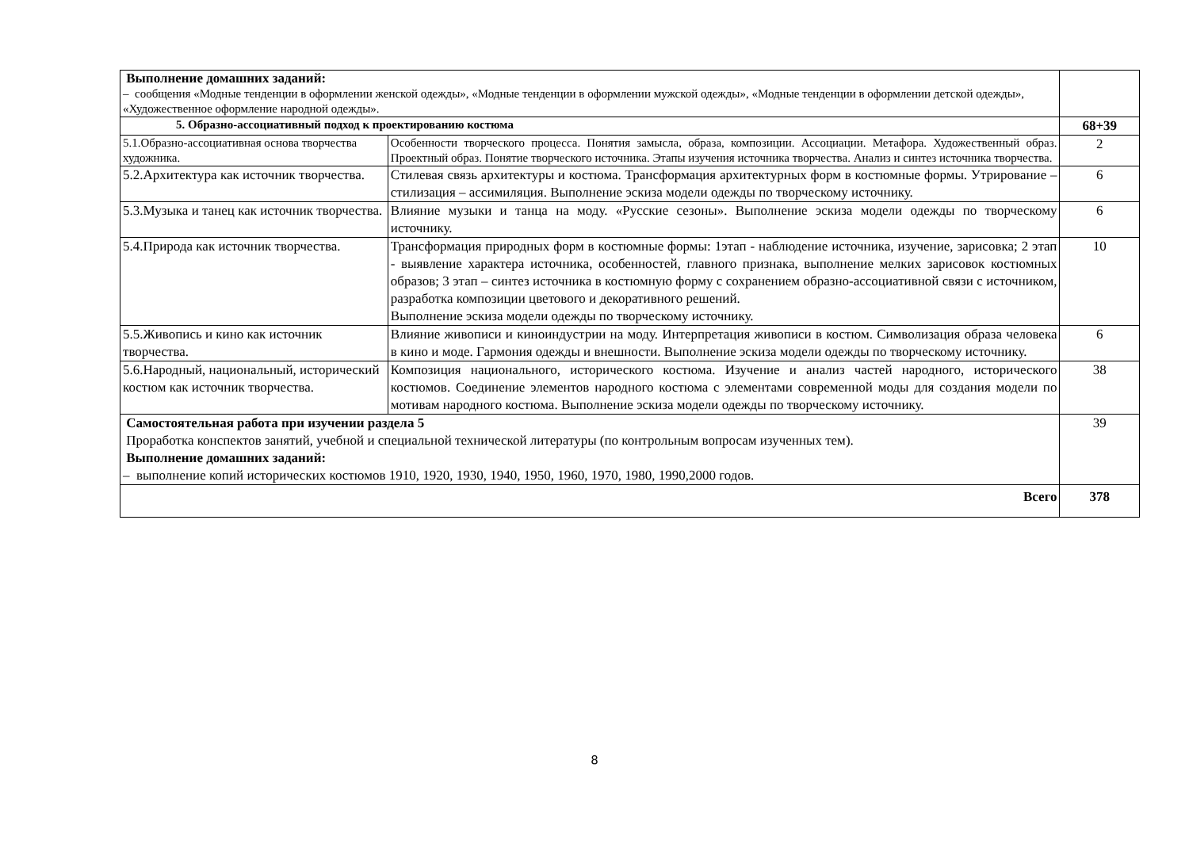| Выполнение домашних заданий: – сообщения «Модные тенденции в оформлении женской одежды», «Модные тенденции в оформлении мужской одежды», «Модные тенденции в оформлении детской одежды», «Художественное оформление народной одежды». | | |
| 5. Образно-ассоциативный подход к проектированию костюма | | 68+39 |
| 5.1.Образно-ассоциативная основа творчества художника. | Особенности творческого процесса. Понятия замысла, образа, композиции. Ассоциации. Метафора. Художественный образ. Проектный образ. Понятие творческого источника. Этапы изучения источника творчества. Анализ и синтез источника творчества. | 2 |
| 5.2.Архитектура как источник творчества. | Стилевая связь архитектуры и костюма. Трансформация архитектурных форм в костюмные формы. Утрирование – стилизация – ассимиляция. Выполнение эскиза модели одежды по творческому источнику. | 6 |
| 5.3.Музыка и танец как источник творчества. | Влияние музыки и танца на моду. «Русские сезоны». Выполнение эскиза модели одежды по творческому источнику. | 6 |
| 5.4.Природа как источник творчества. | Трансформация природных форм в костюмные формы: 1этап - наблюдение источника, изучение, зарисовка; 2 этап - выявление характера источника, особенностей, главного признака, выполнение мелких зарисовок костюмных образов; 3 этап – синтез источника в костюмную форму с сохранением образно-ассоциативной связи с источником, разработка композиции цветового и декоративного решений. Выполнение эскиза модели одежды по творческому источнику. | 10 |
| 5.5.Живопись и кино как источник творчества. | Влияние живописи и киноиндустрии на моду. Интерпретация живописи в костюм. Символизация образа человека в кино и моде. Гармония одежды и внешности. Выполнение эскиза модели одежды по творческому источнику. | 6 |
| 5.6.Народный, национальный, исторический костюм как источник творчества. | Композиция национального, исторического костюма. Изучение и анализ частей народного, исторического костюмов. Соединение элементов народного костюма с элементами современной моды для создания модели по мотивам народного костюма. Выполнение эскиза модели одежды по творческому источнику. | 38 |
| Самостоятельная работа при изучении раздела 5 Проработка конспектов занятий, учебной и специальной технической литературы (по контрольным вопросам изученных тем). Выполнение домашних заданий: – выполнение копий исторических костюмов 1910, 1920, 1930, 1940, 1950, 1960, 1970, 1980, 1990,2000 годов. | | 39 |
| Всего | | 378 |
8